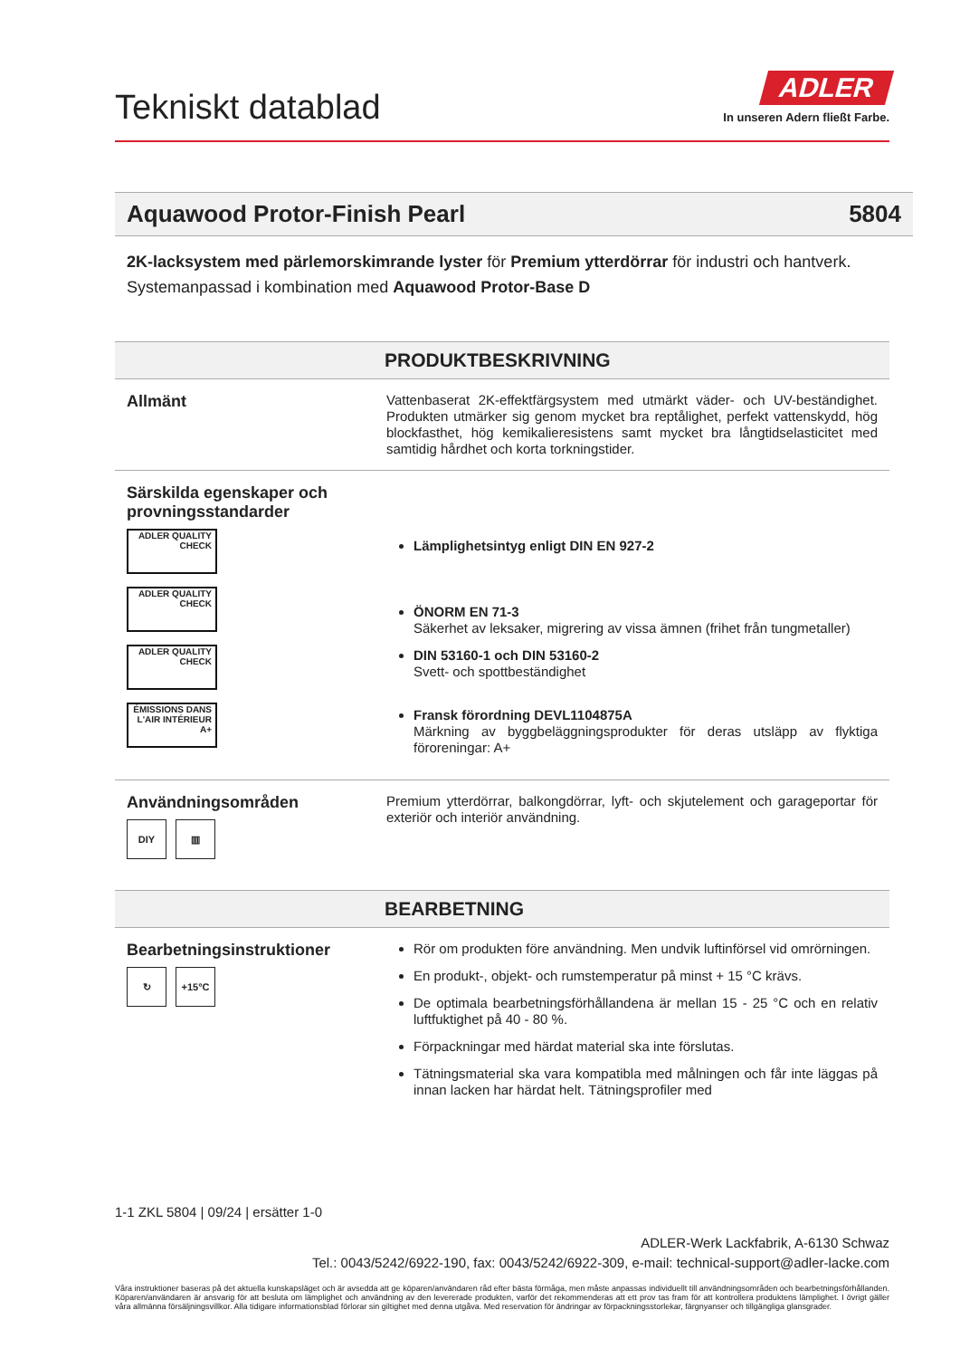Tekniskt datablad
ADLER
In unseren Adern fließt Farbe.
Aquawood Protor-Finish Pearl 5804
2K-lacksystem med pärlemorskimrande lyster för Premium ytterdörrar för industri och hantverk.
Systemanpassad i kombination med Aquawood Protor-Base D
PRODUKTBESKRIVNING
Allmänt
Vattenbaserat 2K-effektfärgsystem med utmärkt väder- och UV-beständighet. Produkten utmärker sig genom mycket bra reptålighet, perfekt vattenskydd, hög blockfasthet, hög kemikalieresistens samt mycket bra långtidselasticitet med samtidig hårdhet och korta torkningstider.
Särskilda egenskaper och provningsstandarder
ADLER QUALITY CHECK
ADLER QUALITY CHECK
ADLER QUALITY CHECK
ÉMISSIONS DANS L'AIR INTÉRIEUR A+
Lämplighetsintyg enligt DIN EN 927-2
ÖNORM EN 71-3
Säkerhet av leksaker, migrering av vissa ämnen (frihet från tungmetaller)
DIN 53160-1 och DIN 53160-2
Svett- och spottbeständighet
Fransk förordning DEVL1104875A
Märkning av byggbeläggningsprodukter för deras utsläpp av flyktiga föroreningar: A+
Användningsområden
DIY ▥
Premium ytterdörrar, balkongdörrar, lyft- och skjutelement och garageportar för exteriör och interiör användning.
BEARBETNING
Bearbetningsinstruktioner
↻ +15°C
Rör om produkten före användning. Men undvik luftinförsel vid omrörningen.
En produkt-, objekt- och rumstemperatur på minst + 15 °C krävs.
De optimala bearbetningsförhållandena är mellan 15 - 25 °C och en relativ luftfuktighet på 40 - 80 %.
Förpackningar med härdat material ska inte förslutas.
Tätningsmaterial ska vara kompatibla med målningen och får inte läggas på innan lacken har härdat helt. Tätningsprofiler med
1-1 ZKL 5804 | 09/24 | ersätter 1-0
ADLER-Werk Lackfabrik, A-6130 Schwaz
Tel.: 0043/5242/6922-190, fax: 0043/5242/6922-309, e-mail: technical-support@adler-lacke.com
Våra instruktioner baseras på det aktuella kunskapsläget och är avsedda att ge köparen/användaren råd efter bästa förmåga, men måste anpassas individuellt till användningsområden och bearbetningsförhållanden. Köparen/användaren är ansvarig för att besluta om lämplighet och användning av den levererade produkten, varför det rekommenderas att ett prov tas fram för att kontrollera produktens lämplighet. I övrigt gäller våra allmänna försäljningsvillkor. Alla tidigare informationsblad förlorar sin giltighet med denna utgåva. Med reservation för ändringar av förpackningsstorlekar, färgnyanser och tillgängliga glansgrader.